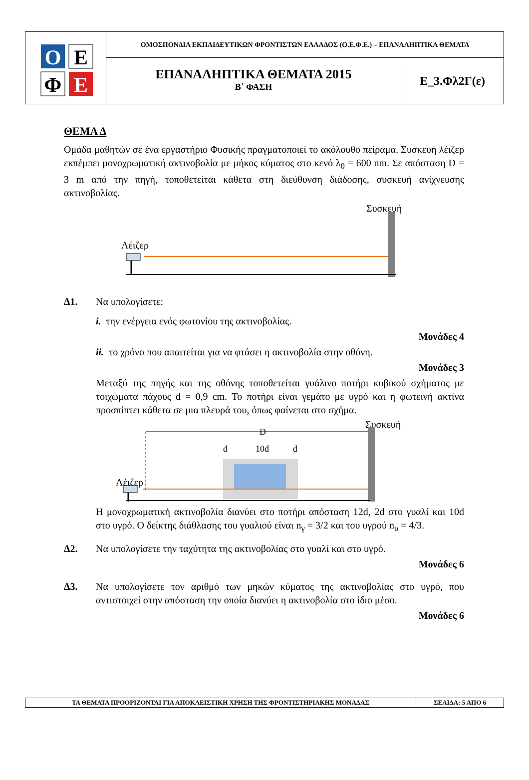Ο
Ε
Φ
Ε
ΟΜΟΣΠΟΝΔΙΑ ΕΚΠΑΙΔΕΥΤΙΚΩΝ ΦΡΟΝΤΙΣΤΩΝ ΕΛΛΑΔΟΣ (Ο.Ε.Φ.Ε.) – ΕΠΑΝΑΛΗΠΤΙΚΑ ΘΕΜΑΤΑ
ΕΠΑΝΑΛΗΠΤΙΚΑ ΘΕΜΑΤΑ 2015
Β΄ ΦΑΣΗ
Ε_3.Φλ2Γ(ε)
ΘΕΜΑ Δ
Ομάδα μαθητών σε ένα εργαστήριο Φυσικής πραγματοποιεί το ακόλουθο πείραμα. Συσκευή λέιζερ εκπέμπει μονοχρωματική ακτινοβολία με μήκος κύματος στο κενό λ<sub>0</sub> = 600 nm. Σε απόσταση D = 3 m από την πηγή, τοποθετείται κάθετα στη διεύθυνση διάδοσης, συσκευή ανίχνευσης ακτινοβολίας.
Συσκευή
Λέιζερ
Δ1. Να υπολογίσετε:
i. την ενέργεια ενός φωτονίου της ακτινοβολίας.
Μονάδες 4
ii. το χρόνο που απαιτείται για να φτάσει η ακτινοβολία στην οθόνη.
Μονάδες 3
Μεταξύ της πηγής και της οθόνης τοποθετείται γυάλινο ποτήρι κυβικού σχήματος με τοιχώματα πάχους d = 0,9 cm. Το ποτήρι είναι γεμάτο με υγρό και η φωτεινή ακτίνα προσπίπτει κάθετα σε μια πλευρά του, όπως φαίνεται στο σχήμα.
Συσκευή
D
d
10d
d
Λέιζερ
Η μονοχρωματική ακτινοβολία διανύει στο ποτήρι απόσταση 12d, 2d στο γυαλί και 10d στο υγρό. Ο δείκτης διάθλασης του γυαλιού είναι n<sub>γ</sub> = 3/2 και του υγρού n<sub>υ</sub> = 4/3.
Δ2. Να υπολογίσετε την ταχύτητα της ακτινοβολίας στο γυαλί και στο υγρό.
Μονάδες 6
Δ3. Να υπολογίσετε τον αριθμό των μηκών κύματος της ακτινοβολίας στο υγρό, που αντιστοιχεί στην απόσταση την οποία διανύει η ακτινοβολία στο ίδιο μέσο.
Μονάδες 6
ΤΑ ΘΕΜΑΤΑ ΠΡΟΟΡΙΖΟΝΤΑΙ ΓΙΑ ΑΠΟΚΛΕΙΣΤΙΚΗ ΧΡΗΣΗ ΤΗΣ ΦΡΟΝΤΙΣΤΗΡΙΑΚΗΣ ΜΟΝΑΔΑΣ ΣΕΛΙΔΑ: 5 ΑΠΟ 6